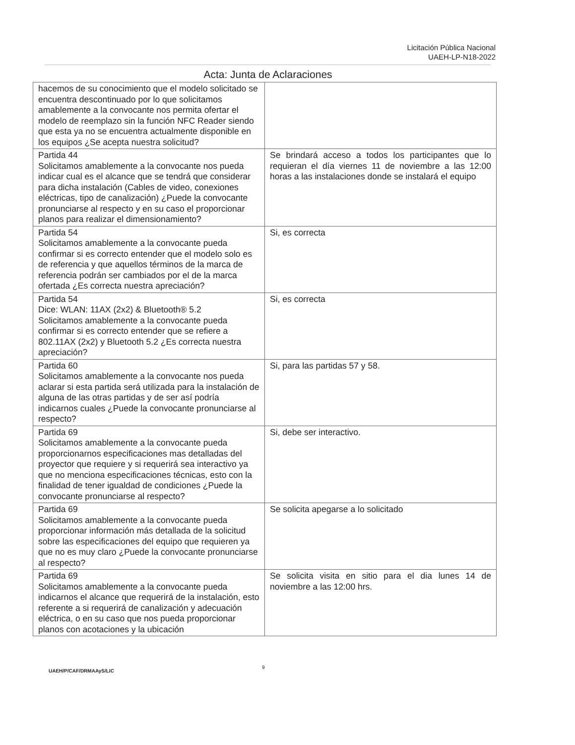Licitación Pública Nacional
UAEH-LP-N18-2022
Acta: Junta de Aclaraciones
| hacemos de su conocimiento que el modelo solicitado se encuentra descontinuado por lo que solicitamos amablemente a la convocante nos permita ofertar el modelo de reemplazo sin la función NFC Reader siendo que esta ya no se encuentra actualmente disponible en los equipos ¿Se acepta nuestra solicitud? | |
| Partida 44 Solicitamos amablemente a la convocante nos pueda indicar cual es el alcance que se tendrá que considerar para dicha instalación (Cables de video, conexiones eléctricas, tipo de canalización) ¿Puede la convocante pronunciarse al respecto y en su caso el proporcionar planos para realizar el dimensionamiento? | Se brindará acceso a todos los participantes que lo requieran el día viernes 11 de noviembre a las 12:00 horas a las instalaciones donde se instalará el equipo |
| Partida 54 Solicitamos amablemente a la convocante pueda confirmar si es correcto entender que el modelo solo es de referencia y que aquellos términos de la marca de referencia podrán ser cambiados por el de la marca ofertada ¿Es correcta nuestra apreciación? | Si, es correcta |
| Partida 54 Dice: WLAN: 11AX (2x2) & Bluetooth® 5.2 Solicitamos amablemente a la convocante pueda confirmar si es correcto entender que se refiere a 802.11AX (2x2) y Bluetooth 5.2 ¿Es correcta nuestra apreciación? | Si, es correcta |
| Partida 60 Solicitamos amablemente a la convocante nos pueda aclarar si esta partida será utilizada para la instalación de alguna de las otras partidas y de ser así podría indicarnos cuales ¿Puede la convocante pronunciarse al respecto? | Si, para las partidas 57 y 58. |
| Partida 69 Solicitamos amablemente a la convocante pueda proporcionarnos especificaciones mas detalladas del proyector que requiere y si requerirá sea interactivo ya que no menciona especificaciones técnicas, esto con la finalidad de tener igualdad de condiciones ¿Puede la convocante pronunciarse al respecto? | Si, debe ser interactivo. |
| Partida 69 Solicitamos amablemente a la convocante pueda proporcionar información más detallada de la solicitud sobre las especificaciones del equipo que requieren ya que no es muy claro ¿Puede la convocante pronunciarse al respecto? | Se solicita apegarse a lo solicitado |
| Partida 69 Solicitamos amablemente a la convocante pueda indicarnos el alcance que requerirá de la instalación, esto referente a si requerirá de canalización y adecuación eléctrica, o en su caso que nos pueda proporcionar planos con acotaciones y la ubicación | Se solicita visita en sitio para el dia lunes 14 de noviembre a las 12:00 hrs. |
UAEH/P/CAF/DRMAAyS/LIC
9